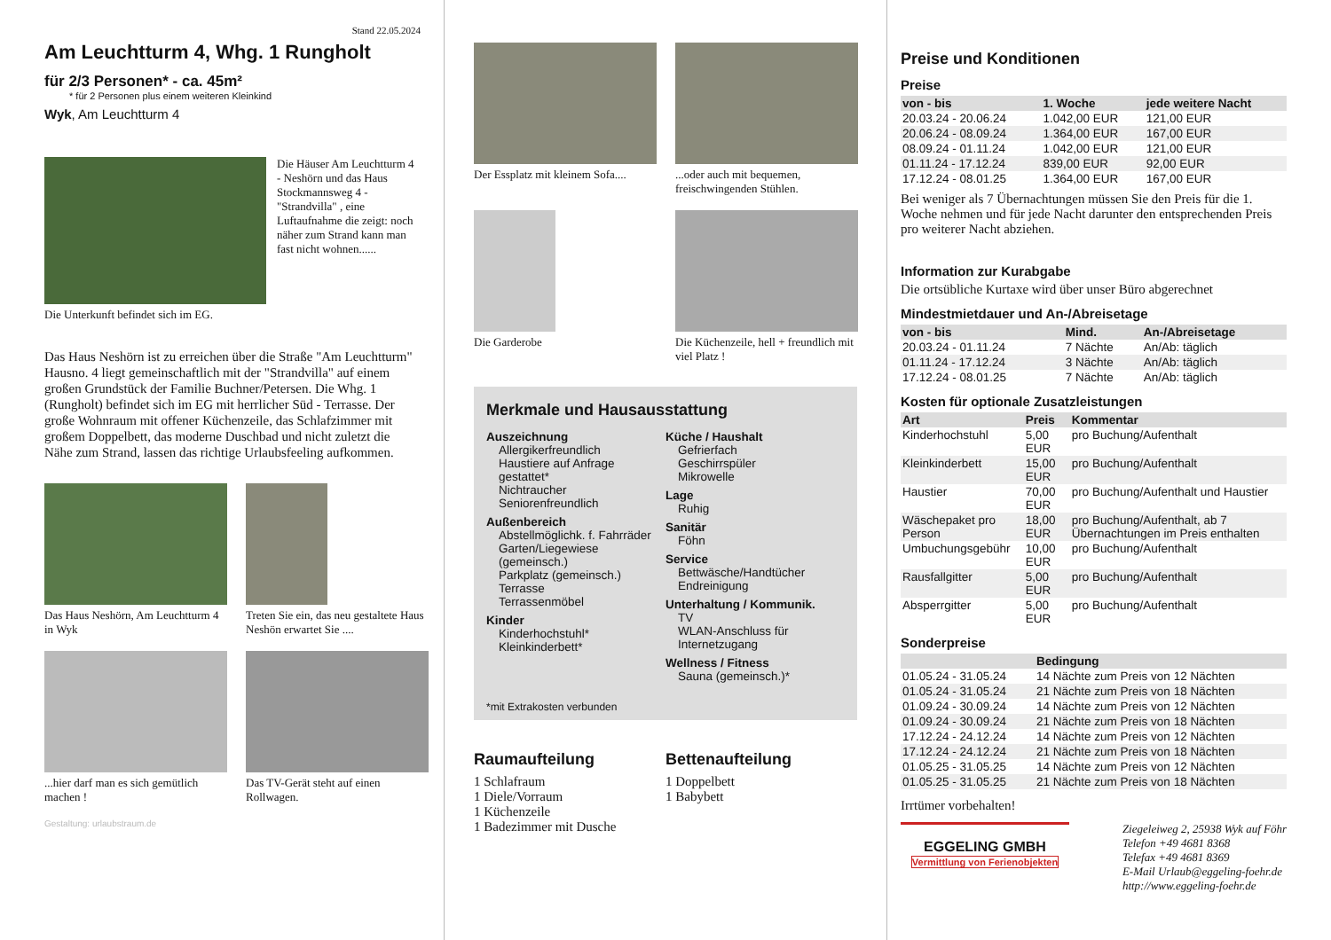Stand 22.05.2024
Am Leuchtturm 4, Whg. 1 Rungholt
für 2/3 Personen* - ca. 45m²
* für 2 Personen plus einem weiteren Kleinkind
Wyk, Am Leuchtturm 4
Die Häuser Am Leuchtturm 4 - Neshörn und das Haus Stockmannsweg 4 - "Strandvilla" , eine Luftaufnahme die zeigt: noch näher zum Strand kann man fast nicht wohnen......
Die Unterkunft befindet sich im EG.
Das Haus Neshörn ist zu erreichen über die Straße "Am Leuchtturm" Hausno. 4 liegt gemeinschaftlich mit der "Strandvilla" auf einem großen Grundstück der Familie Buchner/Petersen. Die Whg. 1 (Rungholt) befindet sich im EG mit herrlicher Süd - Terrasse. Der große Wohnraum mit offener Küchenzeile, das Schlafzimmer mit großem Doppelbett, das moderne Duschbad und nicht zuletzt die Nähe zum Strand, lassen das richtige Urlaubsfeeling aufkommen.
Das Haus Neshörn, Am Leuchtturm 4 in Wyk
Treten Sie ein, das neu gestaltete Haus Neshön erwartet Sie ....
...hier darf man es sich gemütlich machen !
Das TV-Gerät steht auf einen Rollwagen.
Gestaltung: urlaubstraum.de
Der Essplatz mit kleinem Sofa....
...oder auch mit bequemen, freischwingenden Stühlen.
Die Garderobe
Die Küchenzeile, hell + freundlich mit viel Platz !
Merkmale und Hausausstattung
Auszeichnung
Allergikerfreundlich
Haustiere auf Anfrage gestattet*
Nichtraucher
Seniorenfreundlich
Außenbereich
Abstellmöglichk. f. Fahrräder
Garten/Liegewiese (gemeinsch.)
Parkplatz (gemeinsch.)
Terrasse
Terrassenmöbel
Kinder
Kinderhochstuhl*
Kleinkinderbett*
Küche / Haushalt
Gefrierfach
Geschirrspüler
Mikrowelle
Lage
Ruhig
Sanitär
Föhn
Service
Bettwäsche/Handtücher
Endreinigung
Unterhaltung / Kommunik.
TV
WLAN-Anschluss für Internetzugang
Wellness / Fitness
Sauna (gemeinsch.)*
*mit Extrakosten verbunden
Raumaufteilung
1 Schlafraum
1 Diele/Vorraum
1 Küchenzeile
1 Badezimmer mit Dusche
Bettenaufteilung
1 Doppelbett
1 Babybett
Preise und Konditionen
Preise
| von - bis | 1. Woche | jede weitere Nacht |
| --- | --- | --- |
| 20.03.24 - 20.06.24 | 1.042,00 EUR | 121,00 EUR |
| 20.06.24 - 08.09.24 | 1.364,00 EUR | 167,00 EUR |
| 08.09.24 - 01.11.24 | 1.042,00 EUR | 121,00 EUR |
| 01.11.24 - 17.12.24 | 839,00 EUR | 92,00 EUR |
| 17.12.24 - 08.01.25 | 1.364,00 EUR | 167,00 EUR |
Bei weniger als 7 Übernachtungen müssen Sie den Preis für die 1. Woche nehmen und für jede Nacht darunter den entsprechenden Preis pro weiterer Nacht abziehen.
Information zur Kurabgabe
Die ortsübliche Kurtaxe wird über unser Büro abgerechnet
Mindestmietdauer und An-/Abreisetage
| von - bis | Mind. | An-/Abreisetage |
| --- | --- | --- |
| 20.03.24 - 01.11.24 | 7 Nächte | An/Ab: täglich |
| 01.11.24 - 17.12.24 | 3 Nächte | An/Ab: täglich |
| 17.12.24 - 08.01.25 | 7 Nächte | An/Ab: täglich |
Kosten für optionale Zusatzleistungen
| Art | Preis | Kommentar |
| --- | --- | --- |
| Kinderhochstuhl | 5,00 EUR | pro Buchung/Aufenthalt |
| Kleinkinderbett | 15,00 EUR | pro Buchung/Aufenthalt |
| Haustier | 70,00 EUR | pro Buchung/Aufenthalt und Haustier |
| Wäschepaket pro Person | 18,00 EUR | pro Buchung/Aufenthalt, ab 7 Übernachtungen im Preis enthalten |
| Umbuchungsgebühr | 10,00 EUR | pro Buchung/Aufenthalt |
| Rausfallgitter | 5,00 EUR | pro Buchung/Aufenthalt |
| Absperrgitter | 5,00 EUR | pro Buchung/Aufenthalt |
Sonderpreise
| | Bedingung |
| --- | --- |
| 01.05.24 - 31.05.24 | 14 Nächte zum Preis von 12 Nächten |
| 01.05.24 - 31.05.24 | 21 Nächte zum Preis von 18 Nächten |
| 01.09.24 - 30.09.24 | 14 Nächte zum Preis von 12 Nächten |
| 01.09.24 - 30.09.24 | 21 Nächte zum Preis von 18 Nächten |
| 17.12.24 - 24.12.24 | 14 Nächte zum Preis von 12 Nächten |
| 17.12.24 - 24.12.24 | 21 Nächte zum Preis von 18 Nächten |
| 01.05.25 - 31.05.25 | 14 Nächte zum Preis von 12 Nächten |
| 01.05.25 - 31.05.25 | 21 Nächte zum Preis von 18 Nächten |
Irrtümer vorbehalten!
EGGELING GMBH
Vermittlung von Ferienobjekten
Ziegeleiweg 2, 25938 Wyk auf Föhr
Telefon +49 4681 8368
Telefax +49 4681 8369
E-Mail Urlaub@eggeling-foehr.de
http://www.eggeling-foehr.de